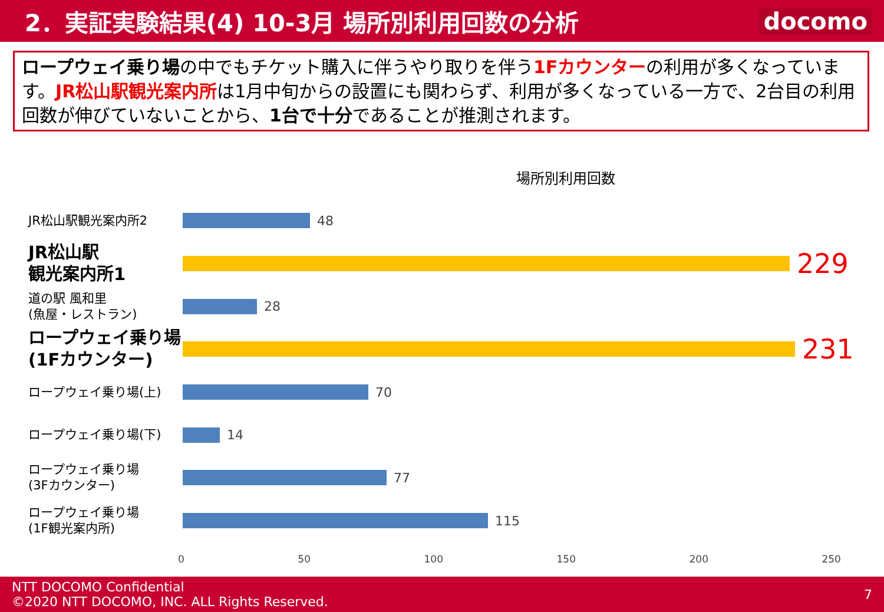2．実証実験結果(4) 10-3月 場所別利用回数の分析
docomo
ロープウェイ乗り場の中でもチケット購入に伴うやり取りを伴う1Fカウンターの利用が多くなっています。JR松山駅観光案内所は1月中旬からの設置にも関わらず、利用が多くなっている一方で、2台目の利用回数が伸びていないことから、1台で十分であることが推測されます。
場所別利用回数
JR松山駅観光案内所2
48
JR松山駅
観光案内所1
229
道の駅 風和里
(魚屋・レストラン)
28
ロープウェイ乗り場
(1Fカウンター)
231
ロープウェイ乗り場(上)
70
ロープウェイ乗り場(下)
14
ロープウェイ乗り場
(3Fカウンター)
77
ロープウェイ乗り場
(1F観光案内所)
115
0 50 100 150 200 250
NTT DOCOMO Confidential
©2020 NTT DOCOMO, INC. ALL Rights Reserved.
7